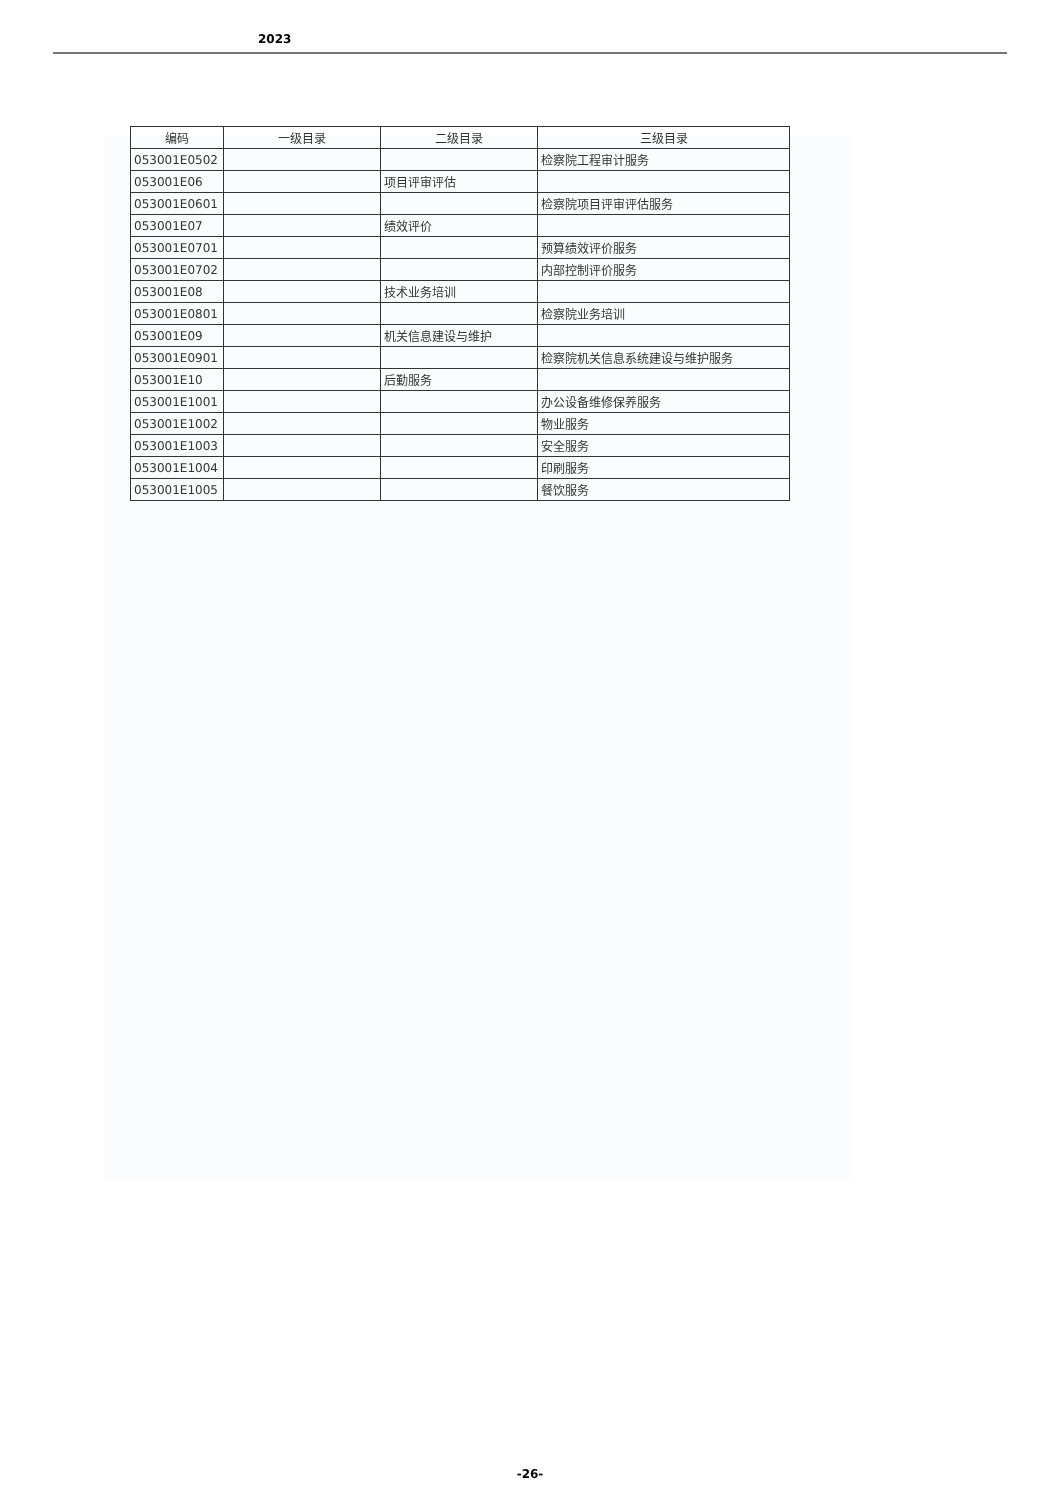2023
| 编码 | 一级目录 | 二级目录 | 三级目录 |
| --- | --- | --- | --- |
| 053001E0502 | | | 检察院工程审计服务 |
| 053001E06 | | 项目评审评估 | |
| 053001E0601 | | | 检察院项目评审评估服务 |
| 053001E07 | | 绩效评价 | |
| 053001E0701 | | | 预算绩效评价服务 |
| 053001E0702 | | | 内部控制评价服务 |
| 053001E08 | | 技术业务培训 | |
| 053001E0801 | | | 检察院业务培训 |
| 053001E09 | | 机关信息建设与维护 | |
| 053001E0901 | | | 检察院机关信息系统建设与维护服务 |
| 053001E10 | | 后勤服务 | |
| 053001E1001 | | | 办公设备维修保养服务 |
| 053001E1002 | | | 物业服务 |
| 053001E1003 | | | 安全服务 |
| 053001E1004 | | | 印刷服务 |
| 053001E1005 | | | 餐饮服务 |
-26-